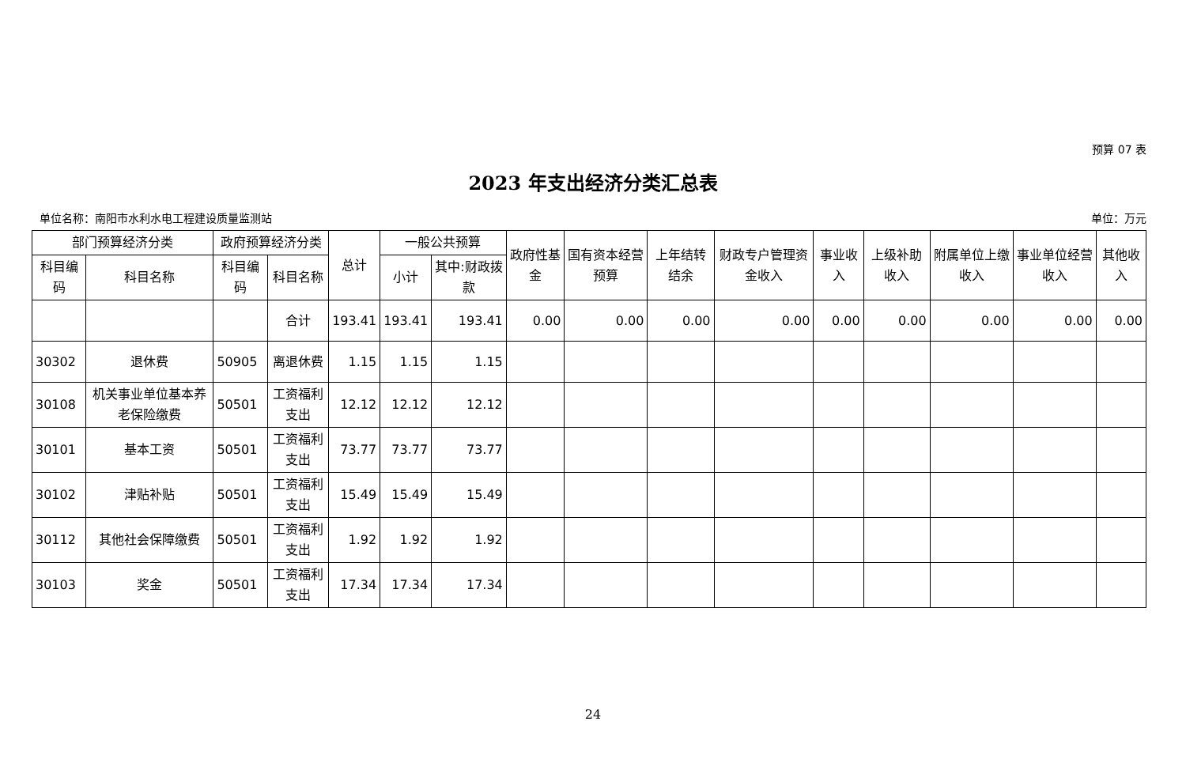预算 07 表
2023 年支出经济分类汇总表
单位名称：南阳市水利水电工程建设质量监测站 单位：万元
| 部门预算经济分类 | | 政府预算经济分类 | | 总计 | 一般公共预算 | | 政府性基金 | 国有资本经营预算 | 上年结转结余 | 财政专户管理资金收入 | 事业收入 | 上级补助收入 | 附属单位上缴收入 | 事业单位经营收入 | 其他收入 |
| --- | --- | --- | --- | --- | --- | --- | --- | --- | --- | --- | --- | --- | --- | --- | --- |
| 科目编码 | 科目名称 | 科目编码 | 科目名称 | | 小计 | 其中:财政拨款 | | | | | | | | | |
| | | | 合计 | 193.41 | 193.41 | 193.41 | 0.00 | 0.00 | 0.00 | 0.00 | 0.00 | 0.00 | 0.00 | 0.00 | 0.00 |
| 30302 | 退休费 | 50905 | 离退休费 | 1.15 | 1.15 | 1.15 | | | | | | | | | |
| 30108 | 机关事业单位基本养老保险缴费 | 50501 | 工资福利支出 | 12.12 | 12.12 | 12.12 | | | | | | | | | |
| 30101 | 基本工资 | 50501 | 工资福利支出 | 73.77 | 73.77 | 73.77 | | | | | | | | | |
| 30102 | 津贴补贴 | 50501 | 工资福利支出 | 15.49 | 15.49 | 15.49 | | | | | | | | | |
| 30112 | 其他社会保障缴费 | 50501 | 工资福利支出 | 1.92 | 1.92 | 1.92 | | | | | | | | | |
| 30103 | 奖金 | 50501 | 工资福利支出 | 17.34 | 17.34 | 17.34 | | | | | | | | | |
24